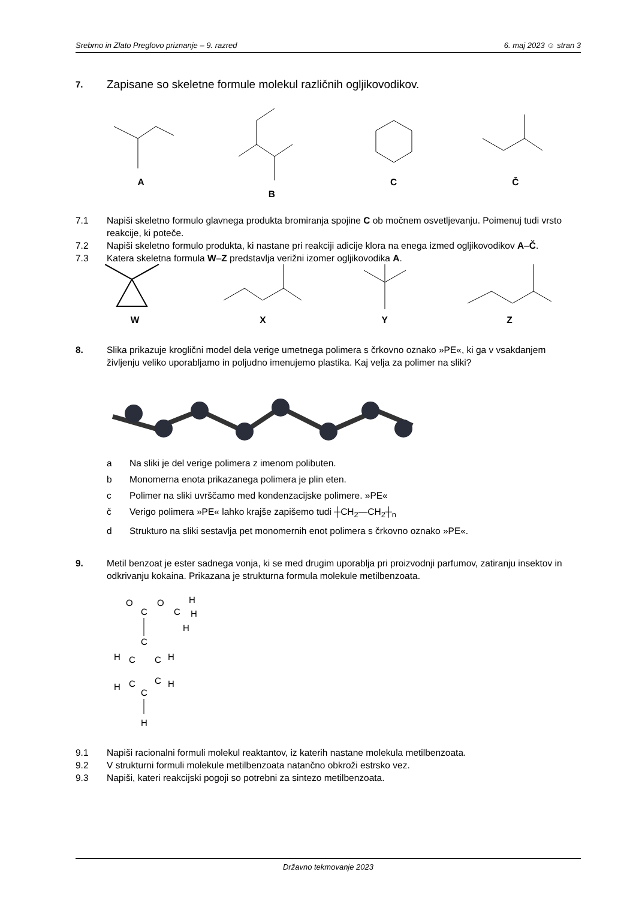Srebrno in Zlato Preglovo priznanje – 9. razred 6. maj 2023 ☺ stran 3
7. Zapisane so skeletne formule molekul različnih ogljikovodikov.
A B C Č
7.1 Napiši skeletno formulo glavnega produkta bromiranja spojine C ob močnem osvetljevanju. Poimenuj tudi vrsto reakcije, ki poteče.
7.2 Napiši skeletno formulo produkta, ki nastane pri reakciji adicije klora na enega izmed ogljikovodikov A–Č.
7.3 Katera skeletna formula W–Z predstavlja verižni izomer ogljikovodika A.
W X Y Z
8. Slika prikazuje kroglični model dela verige umetnega polimera s črkovno oznako »PE«, ki ga v vsakdanjem življenju veliko uporabljamo in poljudno imenujemo plastika. Kaj velja za polimer na sliki?
a Na sliki je del verige polimera z imenom polibuten.
b Monomerna enota prikazanega polimera je plin eten.
c Polimer na sliki uvrščamo med kondenzacijske polimere. »PE«
č Verigo polimera »PE« lahko krajše zapišemo tudi ┼CH<sub>2</sub>—CH<sub>2</sub>┼<sub>n</sub>
d Strukturo na sliki sestavlja pet monomernih enot polimera s črkovno oznako »PE«.
9. Metil benzoat je ester sadnega vonja, ki se med drugim uporablja pri proizvodnji parfumov, zatiranju insektov in odkrivanju kokaina. Prikazana je strukturna formula molekule metilbenzoata.
O
C
O
C
H
H
H
C
H
C
C
H
C
C
H
H
C
H
9.1 Napiši racionalni formuli molekul reaktantov, iz katerih nastane molekula metilbenzoata.
9.2 V strukturni formuli molekule metilbenzoata natančno obkroži estrsko vez.
9.3 Napiši, kateri reakcijski pogoji so potrebni za sintezo metilbenzoata.
Državno tekmovanje 2023